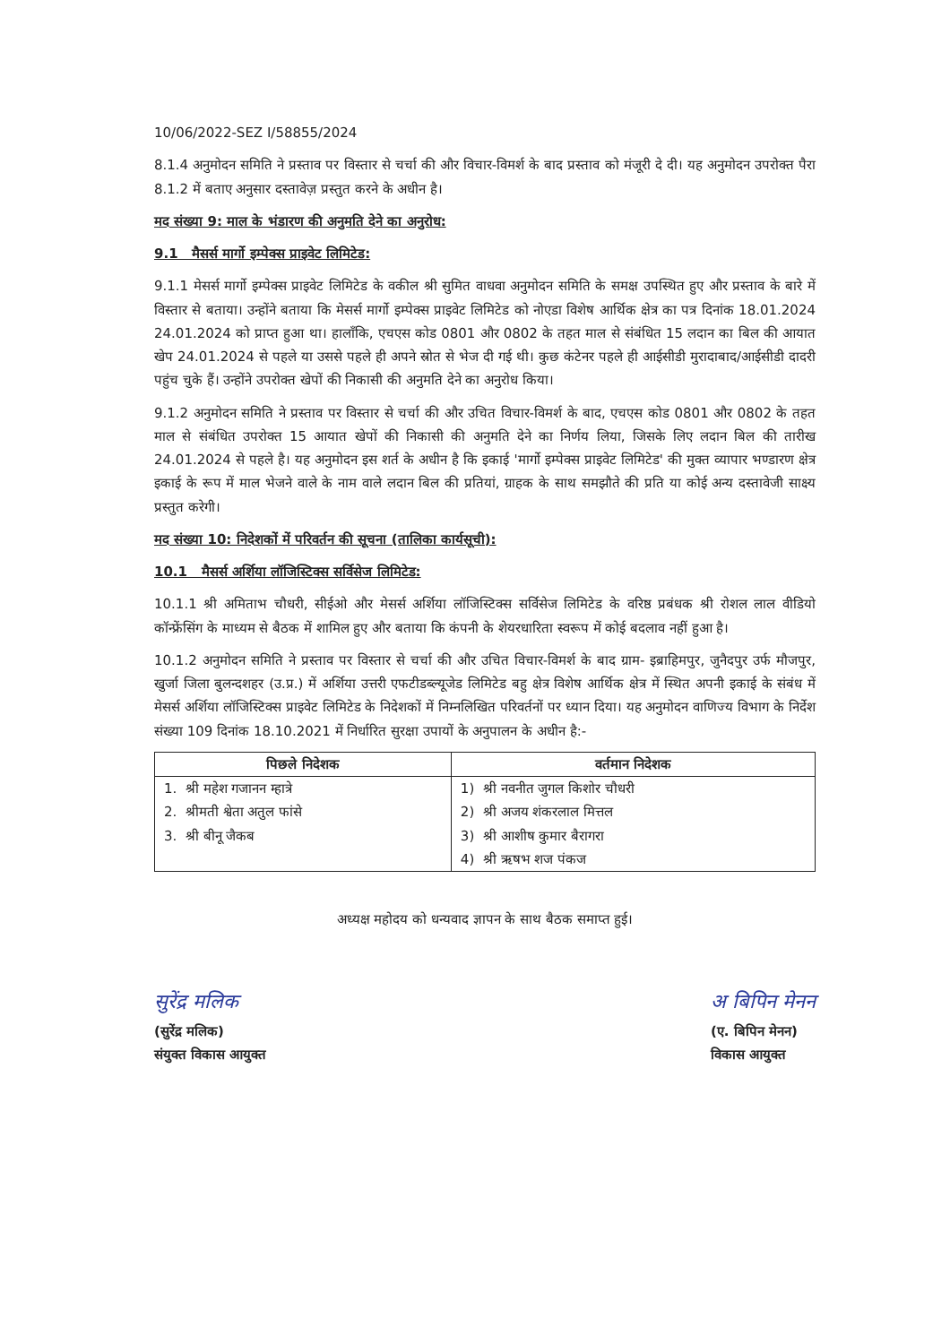10/06/2022-SEZ I/58855/2024
8.1.4 अनुमोदन समिति ने प्रस्ताव पर विस्तार से चर्चा की और विचार-विमर्श के बाद प्रस्ताव को मंजूरी दे दी। यह अनुमोदन उपरोक्त पैरा 8.1.2 में बताए अनुसार दस्तावेज़ प्रस्तुत करने के अधीन है।
मद संख्या 9: माल के भंडारण की अनुमति देने का अनुरोध:
9.1 मैसर्स मार्गो इम्पेक्स प्राइवेट लिमिटेड:
9.1.1 मेसर्स मार्गो इम्पेक्स प्राइवेट लिमिटेड के वकील श्री सुमित वाधवा अनुमोदन समिति के समक्ष उपस्थित हुए और प्रस्ताव के बारे में विस्तार से बताया। उन्होंने बताया कि मेसर्स मार्गो इम्पेक्स प्राइवेट लिमिटेड को नोएडा विशेष आर्थिक क्षेत्र का पत्र दिनांक 18.01.2024 24.01.2024 को प्राप्त हुआ था। हालाँकि, एचएस कोड 0801 और 0802 के तहत माल से संबंधित 15 लदान का बिल की आयात खेप 24.01.2024 से पहले या उससे पहले ही अपने स्रोत से भेज दी गई थी। कुछ कंटेनर पहले ही आईसीडी मुरादाबाद/आईसीडी दादरी पहुंच चुके हैं। उन्होंने उपरोक्त खेपों की निकासी की अनुमति देने का अनुरोध किया।
9.1.2 अनुमोदन समिति ने प्रस्ताव पर विस्तार से चर्चा की और उचित विचार-विमर्श के बाद, एचएस कोड 0801 और 0802 के तहत माल से संबंधित उपरोक्त 15 आयात खेपों की निकासी की अनुमति देने का निर्णय लिया, जिसके लिए लदान बिल की तारीख 24.01.2024 से पहले है। यह अनुमोदन इस शर्त के अधीन है कि इकाई 'मार्गो इम्पेक्स प्राइवेट लिमिटेड' की मुक्त व्यापार भण्डारण क्षेत्र इकाई के रूप में माल भेजने वाले के नाम वाले लदान बिल की प्रतियां, ग्राहक के साथ समझौते की प्रति या कोई अन्य दस्तावेजी साक्ष्य प्रस्तुत करेगी।
मद संख्या 10: निदेशकों में परिवर्तन की सूचना (तालिका कार्यसूची):
10.1 मैसर्स अर्शिया लॉजिस्टिक्स सर्विसेज लिमिटेड:
10.1.1 श्री अमिताभ चौधरी, सीईओ और मेसर्स अर्शिया लॉजिस्टिक्स सर्विसेज लिमिटेड के वरिष्ठ प्रबंधक श्री रोशल लाल वीडियो कॉन्फ्रेंसिंग के माध्यम से बैठक में शामिल हुए और बताया कि कंपनी के शेयरधारिता स्वरूप में कोई बदलाव नहीं हुआ है।
10.1.2 अनुमोदन समिति ने प्रस्ताव पर विस्तार से चर्चा की और उचित विचार-विमर्श के बाद ग्राम- इब्राहिमपुर, जुनैदपुर उर्फ मौजपुर, खुर्जा जिला बुलन्दशहर (उ.प्र.) में अर्शिया उत्तरी एफटीडब्ल्यूजेड लिमिटेड बहु क्षेत्र विशेष आर्थिक क्षेत्र में स्थित अपनी इकाई के संबंध में मेसर्स अर्शिया लॉजिस्टिक्स प्राइवेट लिमिटेड के निदेशकों में निम्नलिखित परिवर्तनों पर ध्यान दिया। यह अनुमोदन वाणिज्य विभाग के निर्देश संख्या 109 दिनांक 18.10.2021 में निर्धारित सुरक्षा उपायों के अनुपालन के अधीन है:-
| पिछले निदेशक | वर्तमान निदेशक |
| --- | --- |
| 1. श्री महेश गजानन म्हात्रे 2. श्रीमती श्वेता अतुल फांसे 3. श्री बीनू जैकब | 1) श्री नवनीत जुगल किशोर चौधरी 2) श्री अजय शंकरलाल मित्तल 3) श्री आशीष कुमार बैरागरा 4) श्री ऋषभ शज पंकज |
अध्यक्ष महोदय को धन्यवाद ज्ञापन के साथ बैठक समाप्त हुई।
सुरेंद्र मलिक
(सुरेंद्र मलिक)
संयुक्त विकास आयुक्त
अ बिपिन मेनन
(ए. बिपिन मेनन)
विकास आयुक्त